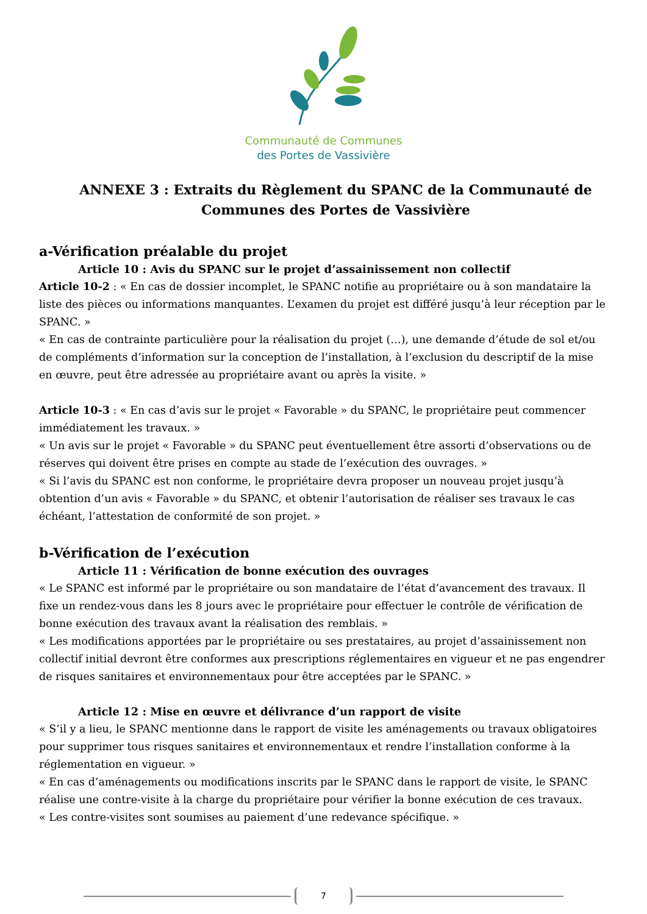Communauté de Communes
des Portes de Vassivière
ANNEXE 3 : Extraits du Règlement du SPANC de la Communauté de Communes des Portes de Vassivière
a-Vérification préalable du projet
Article 10 : Avis du SPANC sur le projet d’assainissement non collectif
Article 10-2 : « En cas de dossier incomplet, le SPANC notifie au propriétaire ou à son mandataire la liste des pièces ou informations manquantes. L’examen du projet est différé jusqu’à leur réception par le SPANC. »
« En cas de contrainte particulière pour la réalisation du projet (…), une demande d’étude de sol et/ou de compléments d’information sur la conception de l’installation, à l’exclusion du descriptif de la mise en œuvre, peut être adressée au propriétaire avant ou après la visite. »
Article 10-3 : « En cas d’avis sur le projet « Favorable » du SPANC, le propriétaire peut commencer immédiatement les travaux. »
« Un avis sur le projet « Favorable » du SPANC peut éventuellement être assorti d’observations ou de réserves qui doivent être prises en compte au stade de l’exécution des ouvrages. »
« Si l’avis du SPANC est non conforme, le propriétaire devra proposer un nouveau projet jusqu’à obtention d’un avis « Favorable » du SPANC, et obtenir l’autorisation de réaliser ses travaux le cas échéant, l’attestation de conformité de son projet. »
b-Vérification de l’exécution
Article 11 : Vérification de bonne exécution des ouvrages
« Le SPANC est informé par le propriétaire ou son mandataire de l’état d’avancement des travaux. Il fixe un rendez-vous dans les 8 jours avec le propriétaire pour effectuer le contrôle de vérification de bonne exécution des travaux avant la réalisation des remblais. »
« Les modifications apportées par le propriétaire ou ses prestataires, au projet d’assainissement non collectif initial devront être conformes aux prescriptions réglementaires en vigueur et ne pas engendrer de risques sanitaires et environnementaux pour être acceptées par le SPANC. »
Article 12 : Mise en œuvre et délivrance d’un rapport de visite
« S’il y a lieu, le SPANC mentionne dans le rapport de visite les aménagements ou travaux obligatoires pour supprimer tous risques sanitaires et environnementaux et rendre l’installation conforme à la réglementation en vigueur. »
« En cas d’aménagements ou modifications inscrits par le SPANC dans le rapport de visite, le SPANC réalise une contre-visite à la charge du propriétaire pour vérifier la bonne exécution de ces travaux.
« Les contre-visites sont soumises au paiement d’une redevance spécifique. »
7